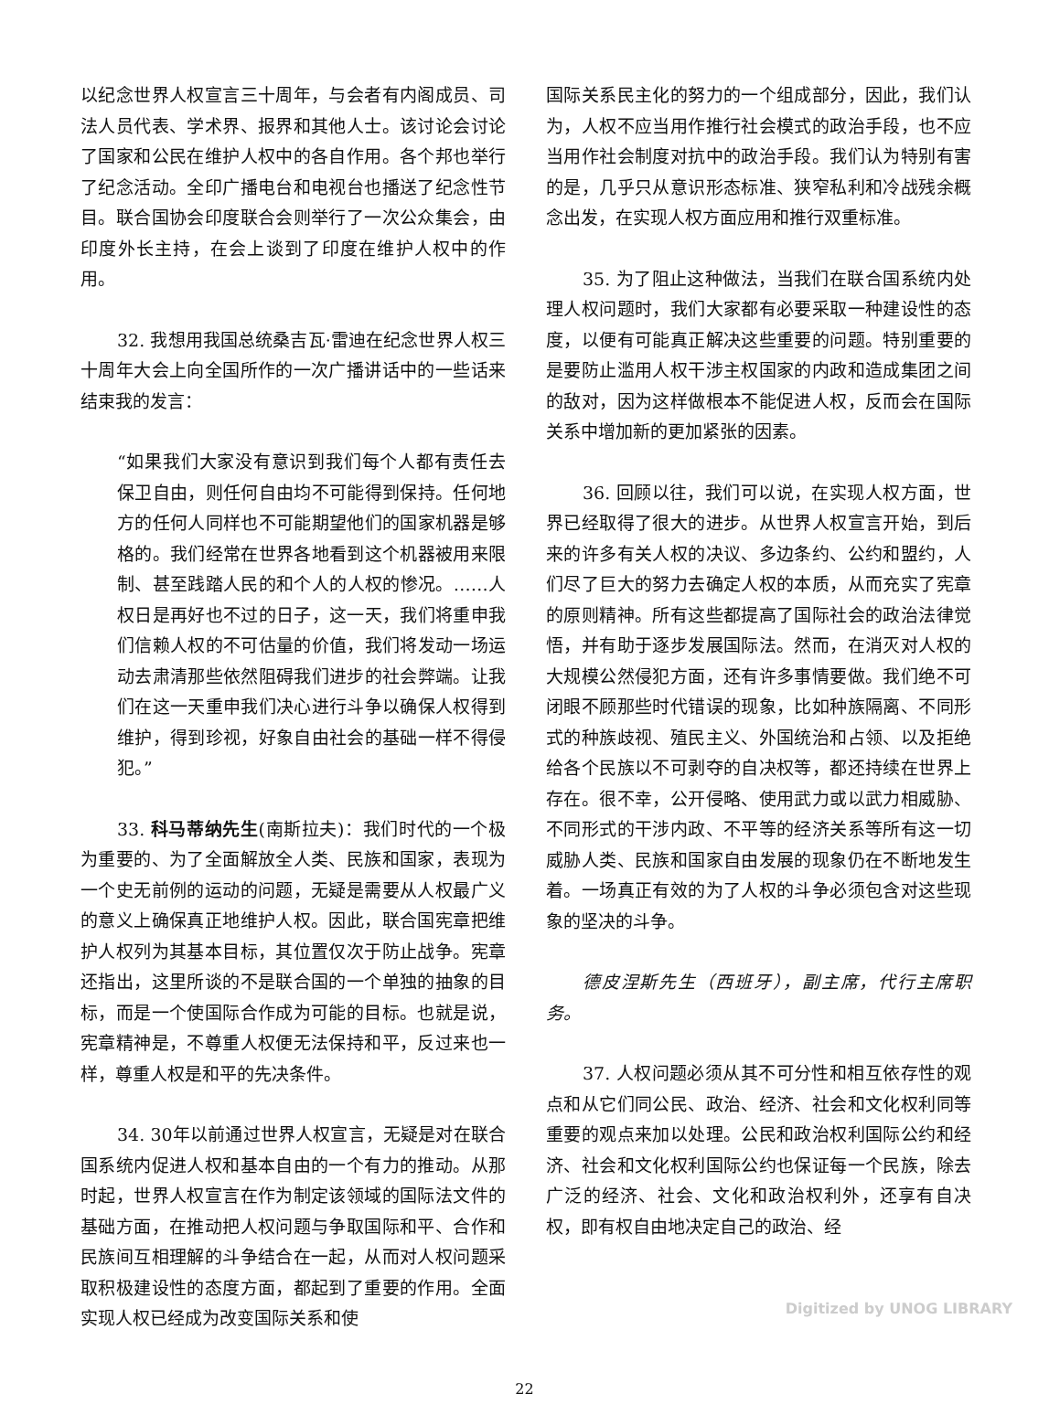以纪念世界人权宣言三十周年，与会者有内阁成员、司法人员代表、学术界、报界和其他人士。该讨论会讨论了国家和公民在维护人权中的各自作用。各个邦也举行了纪念活动。全印广播电台和电视台也播送了纪念性节目。联合国协会印度联合会则举行了一次公众集会，由印度外长主持，在会上谈到了印度在维护人权中的作用。
32. 我想用我国总统桑吉瓦·雷迪在纪念世界人权三十周年大会上向全国所作的一次广播讲话中的一些话来结束我的发言：
“如果我们大家没有意识到我们每个人都有责任去保卫自由，则任何自由均不可能得到保持。任何地方的任何人同样也不可能期望他们的国家机器是够格的。我们经常在世界各地看到这个机器被用来限制、甚至践踏人民的和个人的人权的惨况。……人权日是再好也不过的日子，这一天，我们将重申我们信赖人权的不可估量的价值，我们将发动一场运动去肃清那些依然阻碍我们进步的社会弊端。让我们在这一天重申我们决心进行斗争以确保人权得到维护，得到珍视，好象自由社会的基础一样不得侵犯。”
33. 科马蒂纳先生(南斯拉夫)：我们时代的一个极为重要的、为了全面解放全人类、民族和国家，表现为一个史无前例的运动的问题，无疑是需要从人权最广义的意义上确保真正地维护人权。因此，联合国宪章把维护人权列为其基本目标，其位置仅次于防止战争。宪章还指出，这里所谈的不是联合国的一个单独的抽象的目标，而是一个使国际合作成为可能的目标。也就是说，宪章精神是，不尊重人权便无法保持和平，反过来也一样，尊重人权是和平的先决条件。
34. 30年以前通过世界人权宣言，无疑是对在联合国系统内促进人权和基本自由的一个有力的推动。从那时起，世界人权宣言在作为制定该领域的国际法文件的基础方面，在推动把人权问题与争取国际和平、合作和民族间互相理解的斗争结合在一起，从而对人权问题采取积极建设性的态度方面，都起到了重要的作用。全面实现人权已经成为改变国际关系和使
国际关系民主化的努力的一个组成部分，因此，我们认为，人权不应当用作推行社会模式的政治手段，也不应当用作社会制度对抗中的政治手段。我们认为特别有害的是，几乎只从意识形态标准、狭窄私利和冷战残余概念出发，在实现人权方面应用和推行双重标准。
35. 为了阻止这种做法，当我们在联合国系统内处理人权问题时，我们大家都有必要采取一种建设性的态度，以便有可能真正解决这些重要的问题。特别重要的是要防止滥用人权干涉主权国家的内政和造成集团之间的敌对，因为这样做根本不能促进人权，反而会在国际关系中增加新的更加紧张的因素。
36. 回顾以往，我们可以说，在实现人权方面，世界已经取得了很大的进步。从世界人权宣言开始，到后来的许多有关人权的决议、多边条约、公约和盟约，人们尽了巨大的努力去确定人权的本质，从而充实了宪章的原则精神。所有这些都提高了国际社会的政治法律觉悟，并有助于逐步发展国际法。然而，在消灭对人权的大规模公然侵犯方面，还有许多事情要做。我们绝不可闭眼不顾那些时代错误的现象，比如种族隔离、不同形式的种族歧视、殖民主义、外国统治和占领、以及拒绝给各个民族以不可剥夺的自决权等，都还持续在世界上存在。很不幸，公开侵略、使用武力或以武力相威胁、不同形式的干涉内政、不平等的经济关系等所有这一切威胁人类、民族和国家自由发展的现象仍在不断地发生着。一场真正有效的为了人权的斗争必须包含对这些现象的坚决的斗争。
德皮涅斯先生（西班牙），副主席，代行主席职务。
37. 人权问题必须从其不可分性和相互依存性的观点和从它们同公民、政治、经济、社会和文化权利同等重要的观点来加以处理。公民和政治权利国际公约和经济、社会和文化权利国际公约也保证每一个民族，除去广泛的经济、社会、文化和政治权利外，还享有自决权，即有权自由地决定自己的政治、经
22
Digitized by UNOG LIBRARY